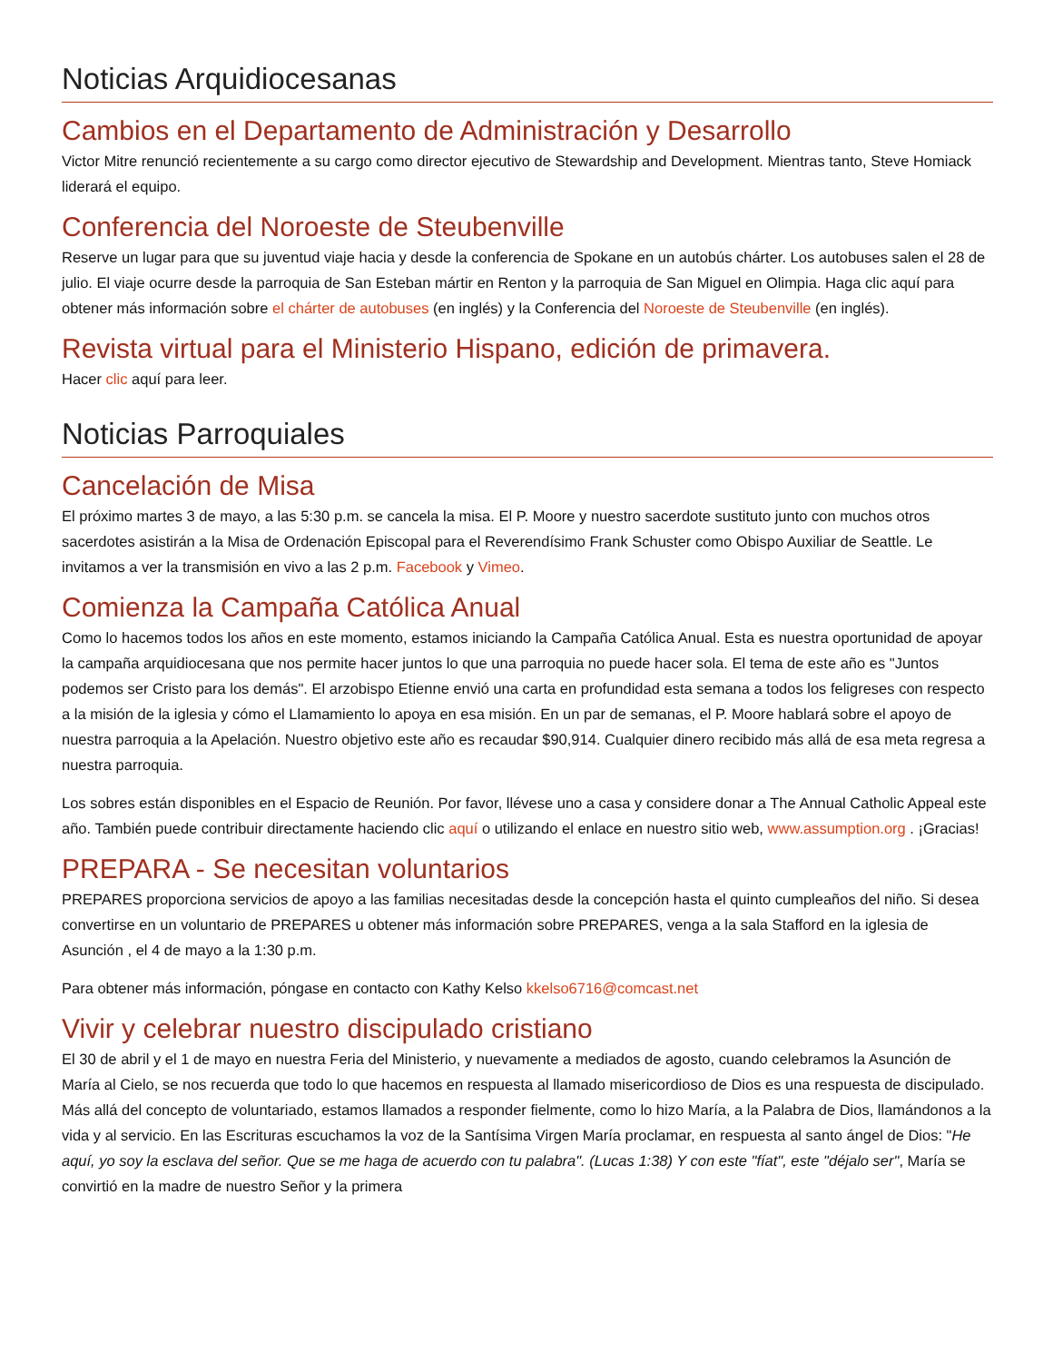Noticias Arquidiocesanas
Cambios en el Departamento de Administración y Desarrollo
Victor Mitre renunció recientemente a su cargo como director ejecutivo de Stewardship and Development. Mientras tanto, Steve Homiack liderará el equipo.
Conferencia del Noroeste de Steubenville
Reserve un lugar para que su juventud viaje hacia y desde la conferencia de Spokane en un autobús chárter. Los autobuses salen el 28 de julio. El viaje ocurre desde la parroquia de San Esteban mártir en Renton y la parroquia de San Miguel en Olimpia. Haga clic aquí para obtener más información sobre el chárter de autobuses (en inglés) y la Conferencia del Noroeste de Steubenville (en inglés).
Revista virtual para el Ministerio Hispano, edición de primavera.
Hacer clic aquí para leer.
Noticias Parroquiales
Cancelación de Misa
El próximo martes 3 de mayo, a las 5:30 p.m. se cancela la misa. El P. Moore y nuestro sacerdote sustituto junto con muchos otros sacerdotes asistirán a la Misa de Ordenación Episcopal para el Reverendísimo Frank Schuster como Obispo Auxiliar de Seattle. Le invitamos a ver la transmisión en vivo a las 2 p.m. Facebook y Vimeo.
Comienza la Campaña Católica Anual
Como lo hacemos todos los años en este momento, estamos iniciando la Campaña Católica Anual. Esta es nuestra oportunidad de apoyar la campaña arquidiocesana que nos permite hacer juntos lo que una parroquia no puede hacer sola. El tema de este año es "Juntos podemos ser Cristo para los demás". El arzobispo Etienne envió una carta en profundidad esta semana a todos los feligreses con respecto a la misión de la iglesia y cómo el Llamamiento lo apoya en esa misión. En un par de semanas, el P. Moore hablará sobre el apoyo de nuestra parroquia a la Apelación. Nuestro objetivo este año es recaudar $90,914. Cualquier dinero recibido más allá de esa meta regresa a nuestra parroquia.
Los sobres están disponibles en el Espacio de Reunión. Por favor, llévese uno a casa y considere donar a The Annual Catholic Appeal este año. También puede contribuir directamente haciendo clic aquí o utilizando el enlace en nuestro sitio web, www.assumption.org . ¡Gracias!
PREPARA - Se necesitan voluntarios
PREPARES proporciona servicios de apoyo a las familias necesitadas desde la concepción hasta el quinto cumpleaños del niño. Si desea convertirse en un voluntario de PREPARES u obtener más información sobre PREPARES, venga a la sala Stafford en la iglesia de Asunción , el 4 de mayo a la 1:30 p.m.
Para obtener más información, póngase en contacto con Kathy Kelso kkelso6716@comcast.net
Vivir y celebrar nuestro discipulado cristiano
El 30 de abril y el 1 de mayo en nuestra Feria del Ministerio, y nuevamente a mediados de agosto, cuando celebramos la Asunción de María al Cielo, se nos recuerda que todo lo que hacemos en respuesta al llamado misericordioso de Dios es una respuesta de discipulado. Más allá del concepto de voluntariado, estamos llamados a responder fielmente, como lo hizo María, a la Palabra de Dios, llamándonos a la vida y al servicio. En las Escrituras escuchamos la voz de la Santísima Virgen María proclamar, en respuesta al santo ángel de Dios: "He aquí, yo soy la esclava del señor. Que se me haga de acuerdo con tu palabra". (Lucas 1:38) Y con este "fíat", este "déjalo ser", María se convirtió en la madre de nuestro Señor y la primera